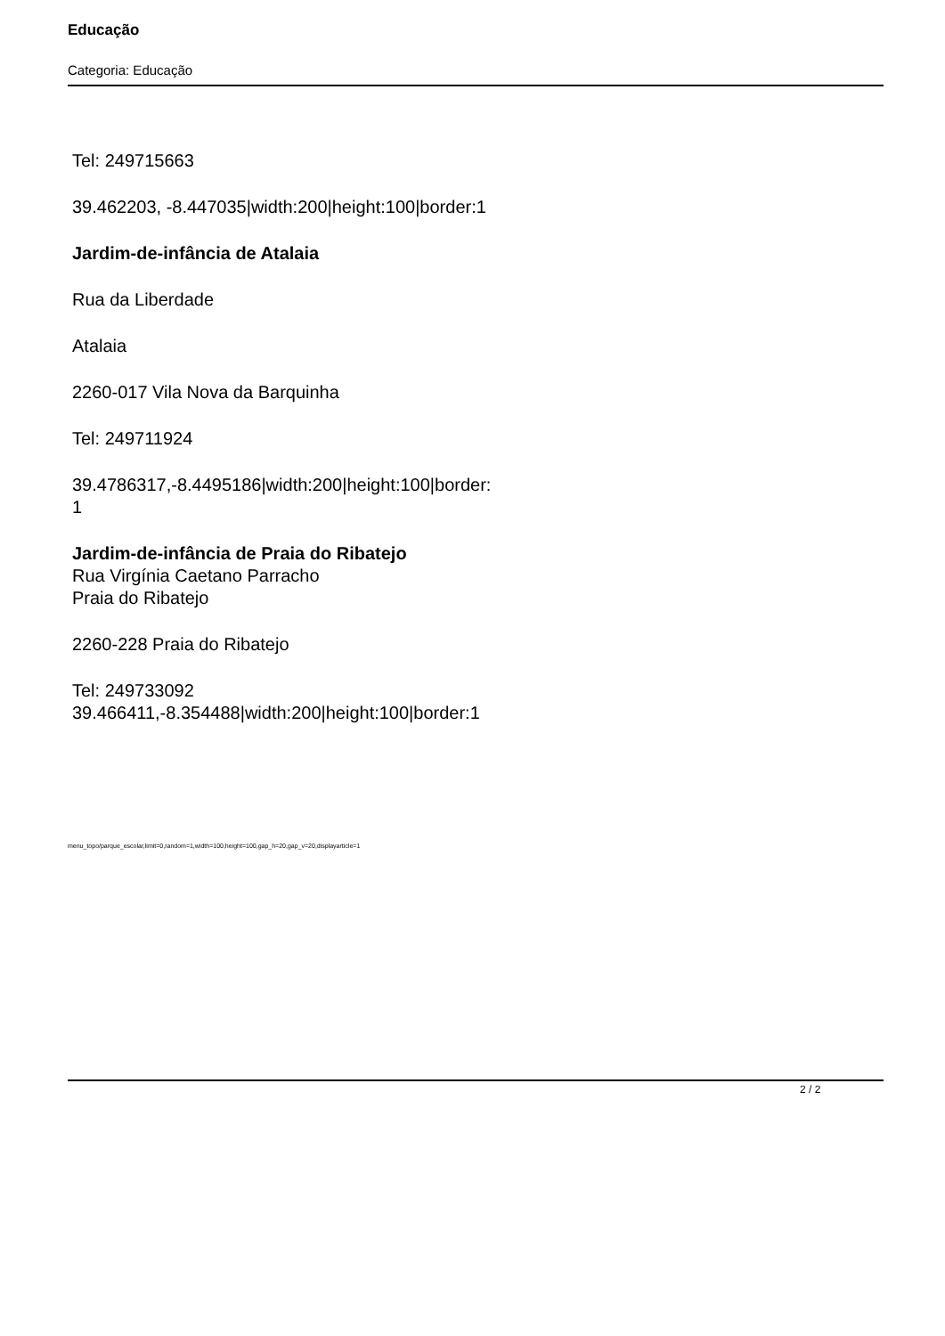Educação
Categoria: Educação
Tel: 249715663
39.462203, -8.447035|width:200|height:100|border:1
Jardim-de-infância de Atalaia
Rua da Liberdade
Atalaia
2260-017 Vila Nova da Barquinha
Tel: 249711924
39.4786317,-8.4495186|width:200|height:100|border:
1
Jardim-de-infância de Praia do Ribatejo
Rua Virgínia Caetano Parracho
Praia do Ribatejo
2260-228 Praia do Ribatejo
Tel: 249733092
39.466411,-8.354488|width:200|height:100|border:1
menu_topo/parque_escolar,limit=0,random=1,width=100,height=100,gap_h=20,gap_v=20,displayarticle=1
2 / 2